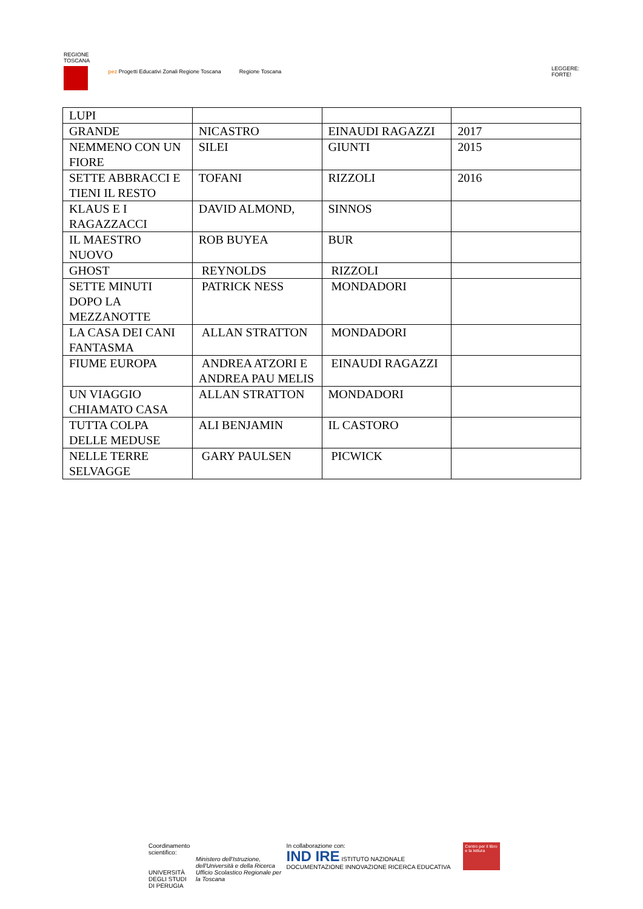REGIONE
TOSCANA
pez Progetti Educativi Zonali Regione Toscana
Regione Toscana
LEGGERE:
FORTE!
| LUPI | | | |
| GRANDE | NICASTRO | EINAUDI RAGAZZI | 2017 |
| NEMMENO CON UN FIORE | SILEI | GIUNTI | 2015 |
| SETTE ABBRACCI E TIENI IL RESTO | TOFANI | RIZZOLI | 2016 |
| KLAUS E I RAGAZZACCI | DAVID ALMOND, | SINNOS | |
| IL MAESTRO NUOVO | ROB BUYEA | BUR | |
| GHOST | REYNOLDS | RIZZOLI | |
| SETTE MINUTI DOPO LA MEZZANOTTE | PATRICK NESS | MONDADORI | |
| LA CASA DEI CANI FANTASMA | ALLAN STRATTON | MONDADORI | |
| FIUME EUROPA | ANDREA ATZORI E ANDREA PAU MELIS | EINAUDI RAGAZZI | |
| UN VIAGGIO CHIAMATO CASA | ALLAN STRATTON | MONDADORI | |
| TUTTA COLPA DELLE MEDUSE | ALI BENJAMIN | IL CASTORO | |
| NELLE TERRE SELVAGGE | GARY PAULSEN | PICWICK | |
Coordinamento scientifico:
UNIVERSITÀ DEGLI STUDI
DI PERUGIA
Ministero dell'Istruzione, dell'Università e della Ricerca
Ufficio Scolastico Regionale per la Toscana
In collaborazione con:
IND IRE ISTITUTO NAZIONALE DOCUMENTAZIONE INNOVAZIONE RICERCA EDUCATIVA
Centro per il libro e la lettura